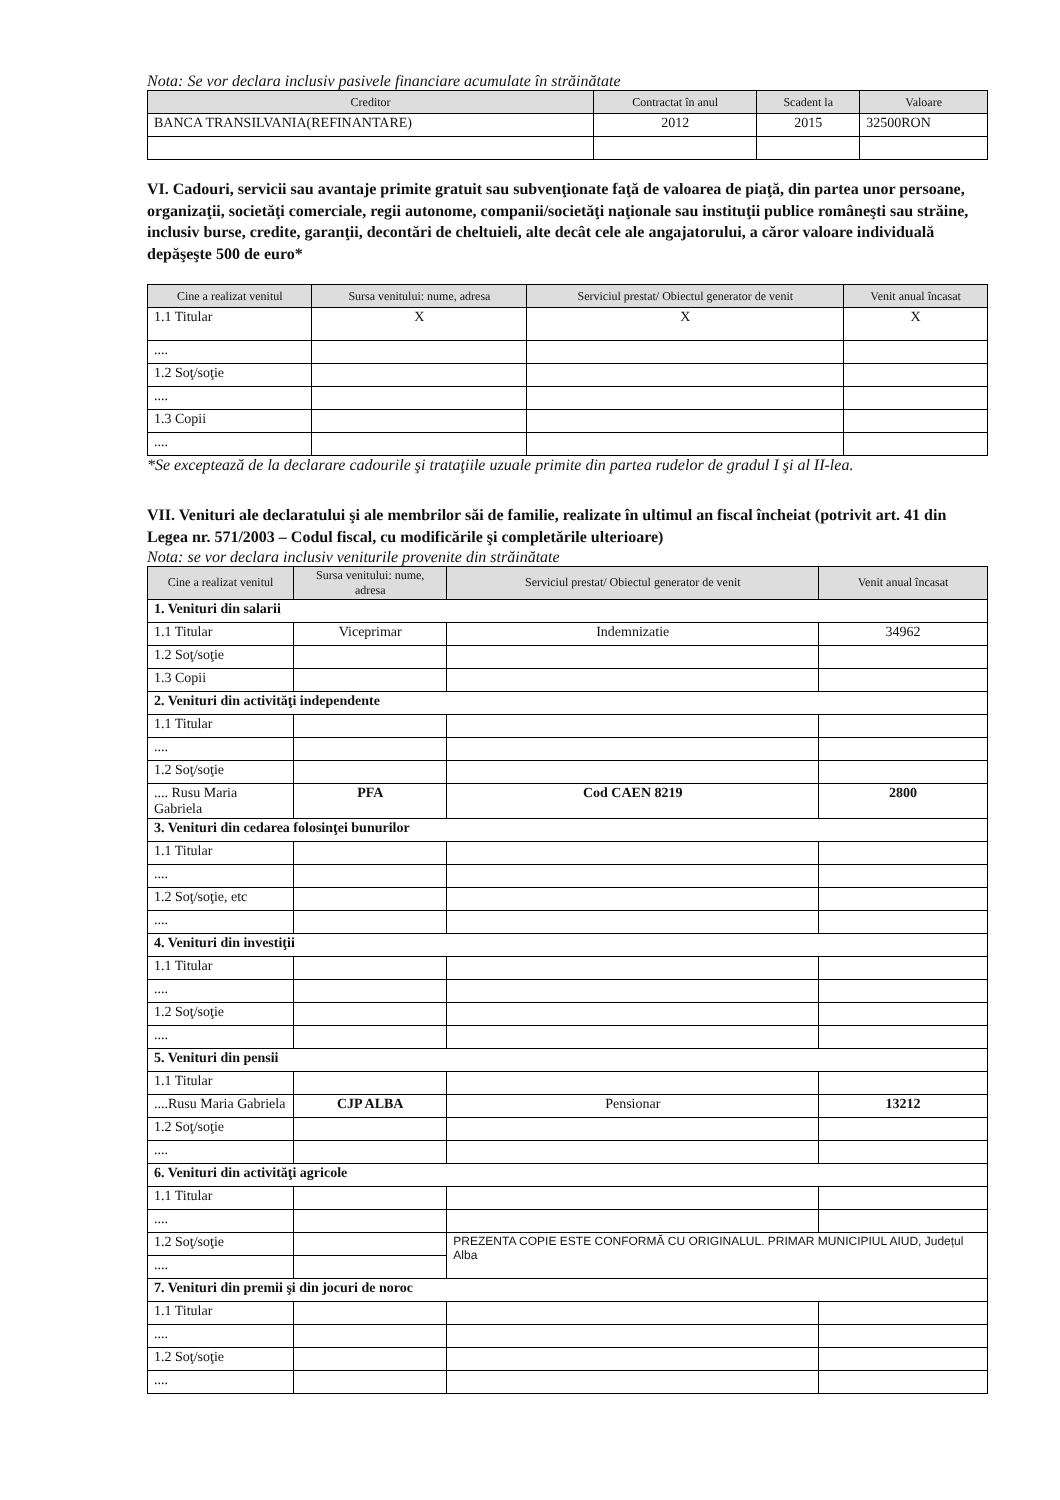Nota: Se vor declara inclusiv pasivele financiare acumulate în străinătate
| Creditor | Contractat în anul | Scadent la | Valoare |
| --- | --- | --- | --- |
| BANCA TRANSILVANIA(REFINANTARE) | 2012 | 2015 | 32500RON |
VI. Cadouri, servicii sau avantaje primite gratuit sau subvenţionate faţă de valoarea de piaţă, din partea unor persoane, organizaţii, societăţi comerciale, regii autonome, companii/societăţi naţionale sau instituţii publice româneşti sau străine, inclusiv burse, credite, garanţii, decontări de cheltuieli, alte decât cele ale angajatorului, a căror valoare individuală depăşeşte 500 de euro*
| Cine a realizat venitul | Sursa venitului: nume, adresa | Serviciul prestat/ Obiectul generator de venit | Venit anual încasat |
| --- | --- | --- | --- |
| 1.1 Titular | X | X | X |
| .... | | | |
| 1.2 Soţ/soţie | | | |
| .... | | | |
| 1.3 Copii | | | |
| .... | | | |
*Se exceptează de la declarare cadourile şi trataţiile uzuale primite din partea rudelor de gradul I şi al II-lea.
VII. Venituri ale declaratului şi ale membrilor săi de familie, realizate în ultimul an fiscal încheiat (potrivit art. 41 din Legea nr. 571/2003 – Codul fiscal, cu modificările şi completările ulterioare)
Nota: se vor declara inclusiv veniturile provenite din străinătate
| Cine a realizat venitul | Sursa venitului: nume, adresa | Serviciul prestat/ Obiectul generator de venit | Venit anual încasat |
| --- | --- | --- | --- |
| 1. Venituri din salarii | | | |
| 1.1 Titular | Viceprimar | Indemnizatie | 34962 |
| 1.2 Soţ/soţie | | | |
| 1.3 Copii | | | |
| 2. Venituri din activităţi independente | | | |
| 1.1 Titular | | | |
| .... | | | |
| 1.2 Soţ/soţie | | | |
| .... Rusu Maria Gabriela | PFA | Cod CAEN 8219 | 2800 |
| 3. Venituri din cedarea folosinţei bunurilor | | | |
| 1.1 Titular | | | |
| .... | | | |
| 1.2 Soţ/soţie, etc | | | |
| .... | | | |
| 4. Venituri din investiţii | | | |
| 1.1 Titular | | | |
| .... | | | |
| 1.2 Soţ/soţie | | | |
| .... | | | |
| 5. Venituri din pensii | | | |
| 1.1 Titular | | | |
| ....Rusu Maria Gabriela | CJP ALBA | Pensionar | 13212 |
| 1.2 Soţ/soţie | | | |
| .... | | | |
| 6. Venituri din activităţi agricole | | | |
| 1.1 Titular | | | |
| .... | | | |
| 1.2 Soţ/soţie | | PREZENTA COPIE ESTE CONFORMĂ CU ORIGINALUL. PRIMAR MUNICIPIUL AIUD, Județul Alba | |
| .... | | | |
| 7. Venituri din premii şi din jocuri de noroc | | | |
| 1.1 Titular | | | |
| .... | | | |
| 1.2 Soţ/soţie | | | |
| .... | | | |